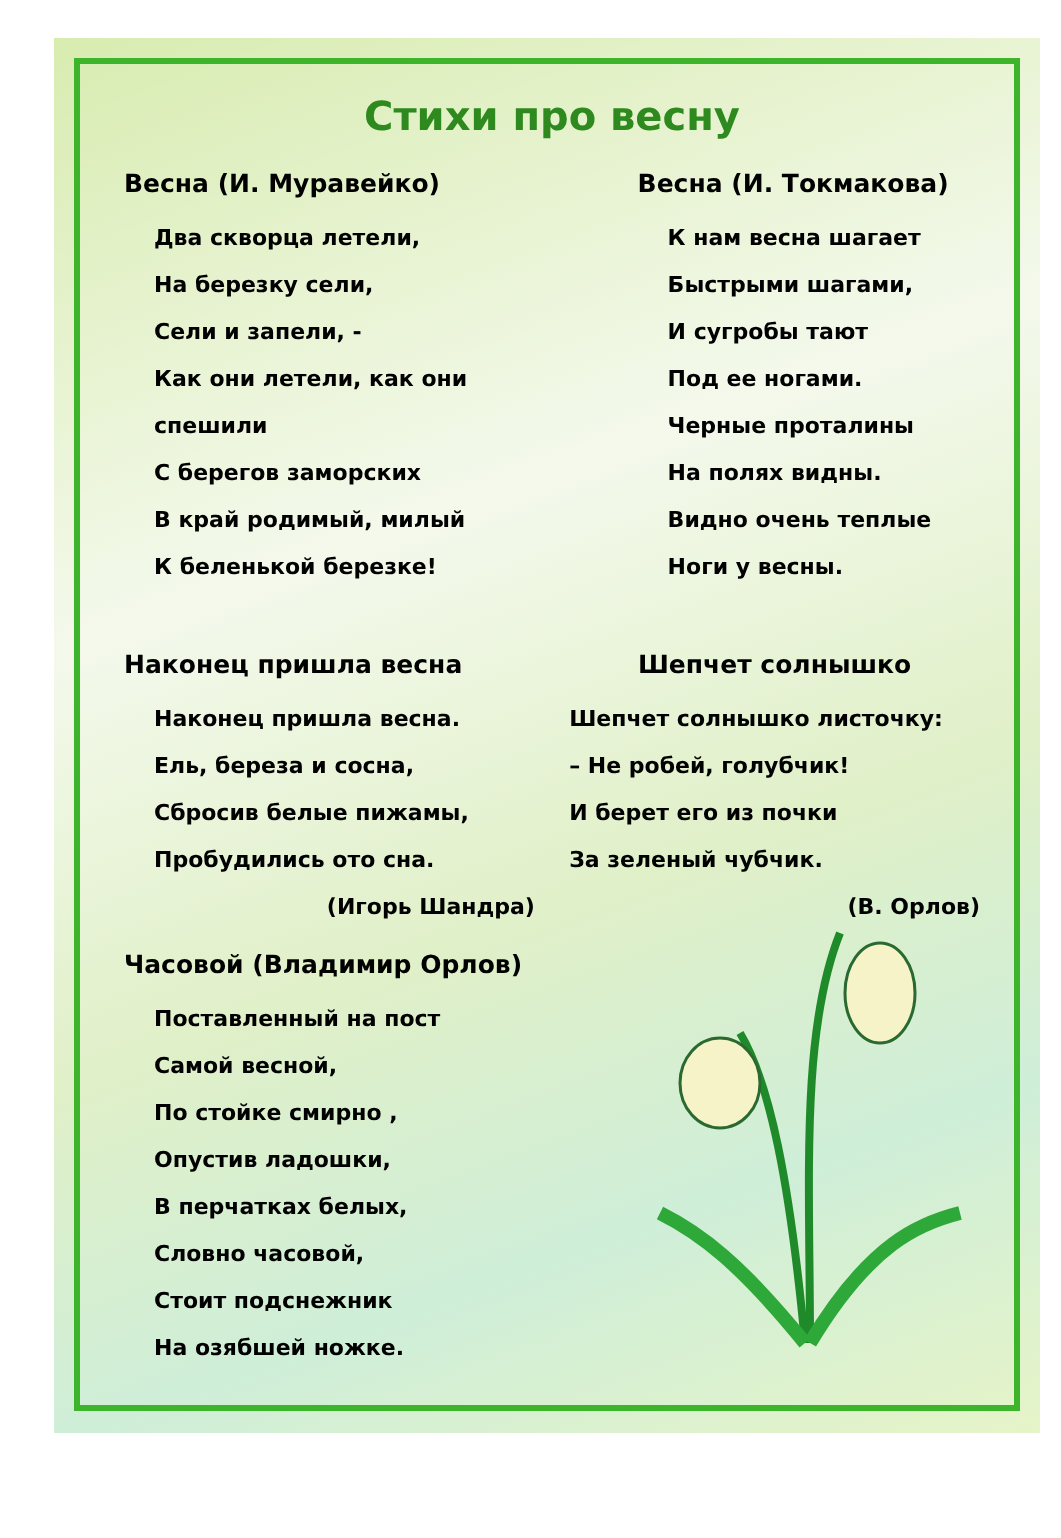Стихи про весну
Весна (И. Муравейко)
Два скворца летели,
На березку сели,
Сели и запели, -
Как они летели, как они спешили
С берегов заморских
В край родимый, милый
К беленькой березке!
Весна (И. Токмакова)
К нам весна шагает
Быстрыми шагами,
И сугробы тают
Под ее ногами.
Черные проталины
На полях видны.
Видно очень теплые
Ноги у весны.
Наконец пришла весна
Наконец пришла весна.
Ель, береза и сосна,
Сбросив белые пижамы,
Пробудились ото сна.
(Игорь Шандра)
Шепчет солнышко
Шепчет солнышко листочку:
– Не робей, голубчик!
И берет его из почки
За зеленый чубчик.
(В. Орлов)
Часовой (Владимир Орлов)
Поставленный на пост
Самой весной,
По стойке смирно ,
Опустив ладошки,
В перчатках белых,
Словно часовой,
Стоит подснежник
На озябшей ножке.